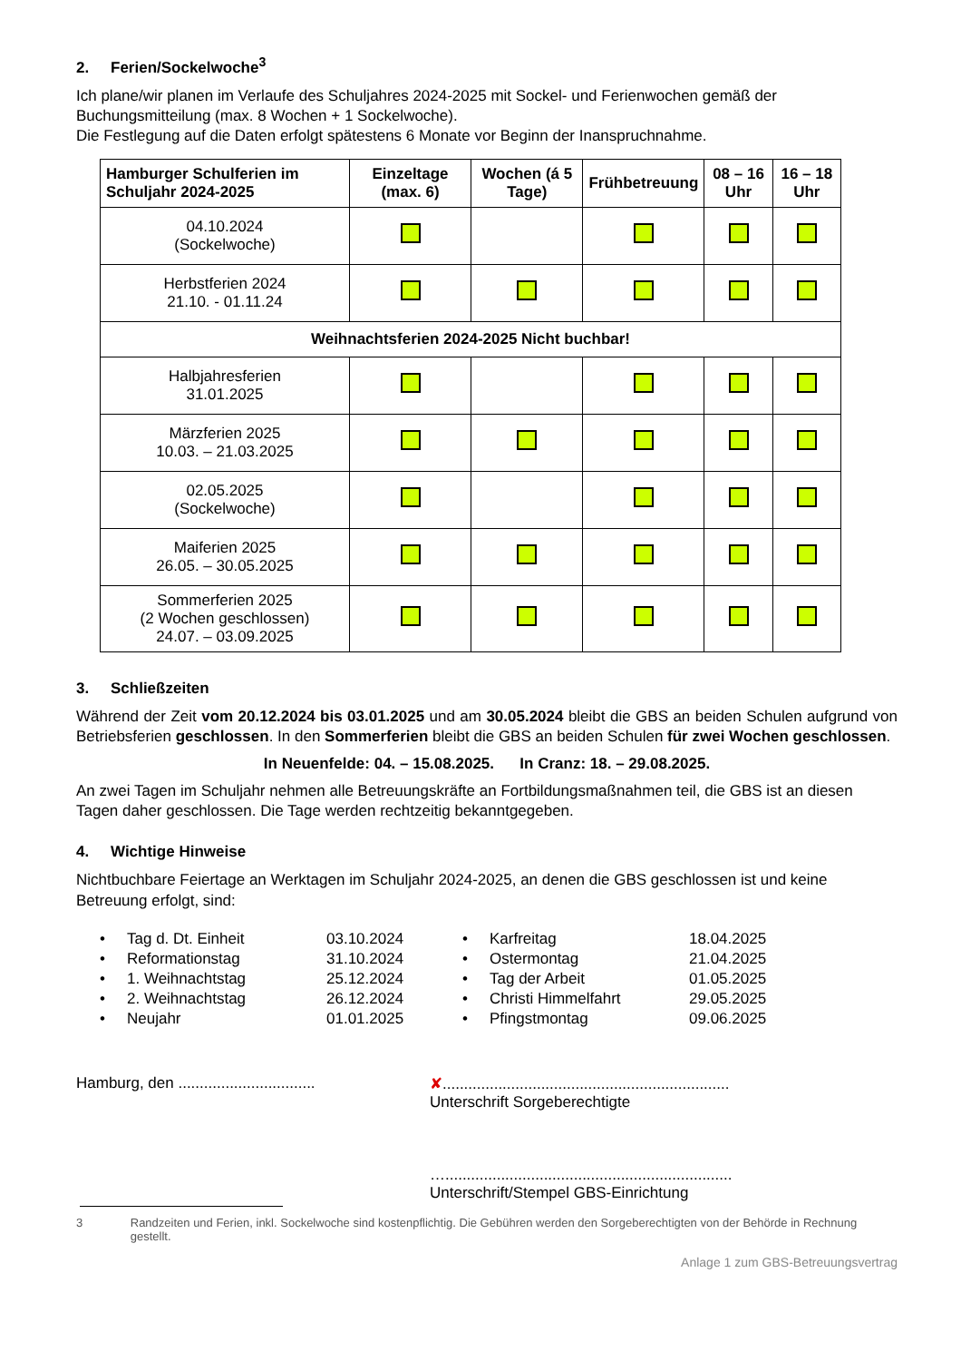2. Ferien/Sockelwoche<sup>3</sup>
Ich plane/wir planen im Verlaufe des Schuljahres 2024-2025 mit Sockel- und Ferienwochen gemäß der Buchungsmitteilung (max. 8 Wochen + 1 Sockelwoche).
Die Festlegung auf die Daten erfolgt spätestens 6 Monate vor Beginn der Inanspruchnahme.
| Hamburger Schulferien im Schuljahr 2024-2025 | Einzeltage (max. 6) | Wochen (á 5 Tage) | Frühbetreuung | 08 – 16 Uhr | 16 – 18 Uhr |
| --- | --- | --- | --- | --- | --- |
| 04.10.2024 (Sockelwoche) | | | | | |
| Herbstferien 2024 21.10. - 01.11.24 | | | | | |
| Weihnachtsferien 2024-2025 Nicht buchbar! | | | | | |
| Halbjahresferien 31.01.2025 | | | | | |
| Märzferien 2025 10.03. – 21.03.2025 | | | | | |
| 02.05.2025 (Sockelwoche) | | | | | |
| Maiferien 2025 26.05. – 30.05.2025 | | | | | |
| Sommerferien 2025 (2 Wochen geschlossen) 24.07. – 03.09.2025 | | | | | |
3. Schließzeiten
Während der Zeit vom 20.12.2024 bis 03.01.2025 und am 30.05.2024 bleibt die GBS an beiden Schulen aufgrund von Betriebsferien geschlossen. In den Sommerferien bleibt die GBS an beiden Schulen für zwei Wochen geschlossen.
In Neuenfelde: 04. – 15.08.2025. In Cranz: 18. – 29.08.2025.
An zwei Tagen im Schuljahr nehmen alle Betreuungskräfte an Fortbildungsmaßnahmen teil, die GBS ist an diesen Tagen daher geschlossen. Die Tage werden rechtzeitig bekanntgegeben.
4. Wichtige Hinweise
Nichtbuchbare Feiertage an Werktagen im Schuljahr 2024-2025, an denen die GBS geschlossen ist und keine Betreuung erfolgt, sind:
• Tag d. Dt. Einheit 03.10.2024
• Reformationstag 31.10.2024
• 1. Weihnachtstag 25.12.2024
• 2. Weihnachtstag 26.12.2024
• Neujahr 01.01.2025
• Karfreitag 18.04.2025
• Ostermontag 21.04.2025
• Tag der Arbeit 01.05.2025
• Christi Himmelfahrt 29.05.2025
• Pfingstmontag 09.06.2025
Hamburg, den ................................
✘...................................................................
Unterschrift Sorgeberechtigte
…...................................................................
Unterschrift/Stempel GBS-Einrichtung
3 Randzeiten und Ferien, inkl. Sockelwoche sind kostenpflichtig. Die Gebühren werden den Sorgeberechtigten von der Behörde in Rechnung gestellt.
Anlage 1 zum GBS-Betreuungsvertrag